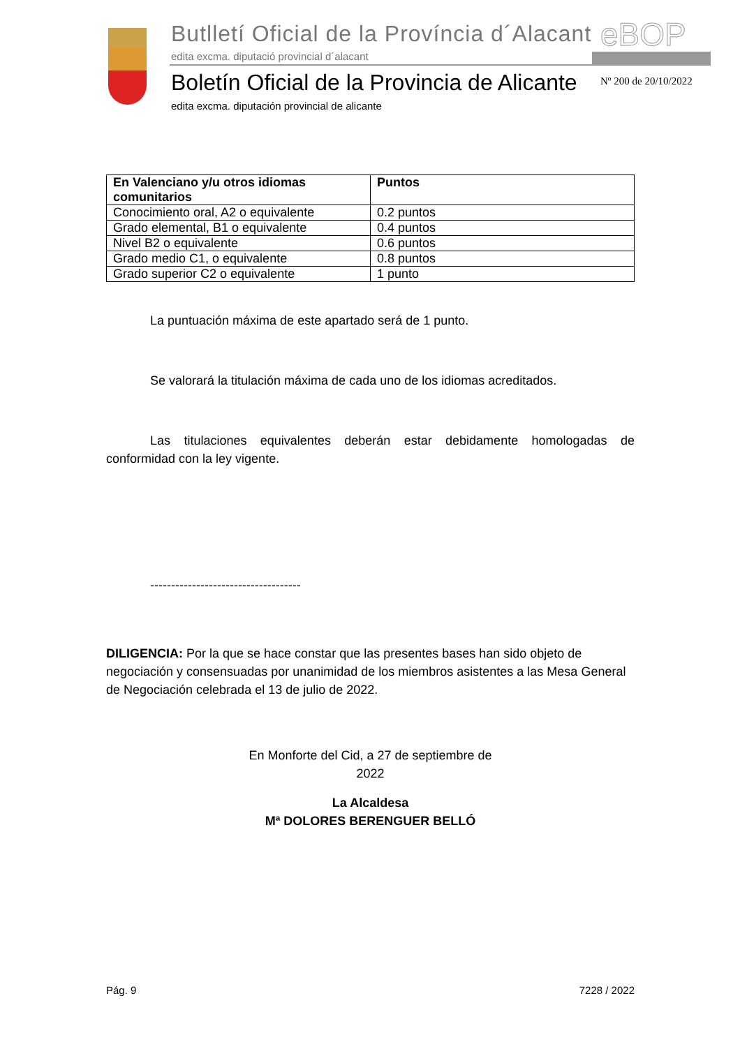Butlletí Oficial de la Província d´Alacant
edita excma. diputació provincial d´alacant
eBOP
Boletín Oficial de la Provincia de Alicante
edita excma. diputación provincial de alicante
Nº 200 de 20/10/2022
| En Valenciano y/u otros idiomas comunitarios | Puntos |
| --- | --- |
| Conocimiento oral, A2 o equivalente | 0.2 puntos |
| Grado elemental, B1 o equivalente | 0.4 puntos |
| Nivel B2 o equivalente | 0.6 puntos |
| Grado medio C1, o equivalente | 0.8 puntos |
| Grado superior C2 o equivalente | 1 punto |
La puntuación máxima de este apartado será de 1 punto.
Se valorará la titulación máxima de cada uno de los idiomas acreditados.
Las titulaciones equivalentes deberán estar debidamente homologadas de conformidad con la ley vigente.
------------------------------------
DILIGENCIA: Por la que se hace constar que las presentes bases han sido objeto de negociación y consensuadas por unanimidad de los miembros asistentes a las Mesa General de Negociación celebrada el 13 de julio de 2022.
En Monforte del Cid, a 27 de septiembre de
2022
La Alcaldesa
Mª DOLORES BERENGUER BELLÓ
Pág. 9 7228 / 2022